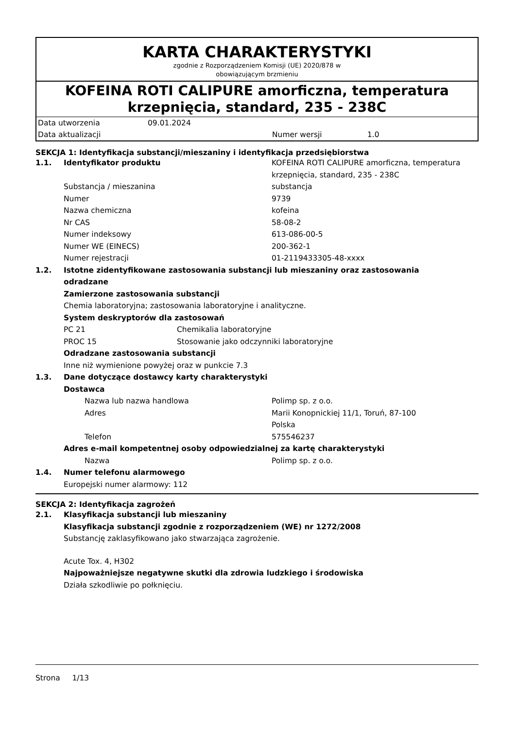KARTA CHARAKTERYSTYKI
zgodnie z Rozporządzeniem Komisji (UE) 2020/878 w
obowiązującym brzmieniu
KOFEINA ROTI CALIPURE amorficzna, temperatura krzepnięcia, standard, 235 - 238C
Data utworzenia 09.01.2024
Data aktualizacji Numer wersji 1.0
SEKCJA 1: Identyfikacja substancji/mieszaniny i identyfikacja przedsiębiorstwa
1.1. Identyfikator produktu KOFEINA ROTI CALIPURE amorficzna, temperatura krzepnięcia, standard, 235 - 238C
Substancja / mieszanina substancja
Numer 9739
Nazwa chemiczna kofeina
Nr CAS 58-08-2
Numer indeksowy 613-086-00-5
Numer WE (EINECS) 200-362-1
Numer rejestracji 01-2119433305-48-xxxx
1.2. Istotne zidentyfikowane zastosowania substancji lub mieszaniny oraz zastosowania odradzane
Zamierzone zastosowania substancji
Chemia laboratoryjna; zastosowania laboratoryjne i analityczne.
System deskryptorów dla zastosowań
PC 21 Chemikalia laboratoryjne
PROC 15 Stosowanie jako odczynniki laboratoryjne
Odradzane zastosowania substancji
Inne niż wymienione powyżej oraz w punkcie 7.3
1.3. Dane dotyczące dostawcy karty charakterystyki
Dostawca
Nazwa lub nazwa handlowa Polimp sp. z o.o.
Adres Marii Konopnickiej 11/1, Toruń, 87-100
Polska
Telefon 575546237
Adres e-mail kompetentnej osoby odpowiedzialnej za kartę charakterystyki
Nazwa Polimp sp. z o.o.
1.4. Numer telefonu alarmowego
Europejski numer alarmowy: 112
SEKCJA 2: Identyfikacja zagrożeń
2.1. Klasyfikacja substancji lub mieszaniny
Klasyfikacja substancji zgodnie z rozporządzeniem (WE) nr 1272/2008
Substancję zaklasyfikowano jako stwarzająca zagrożenie.
Acute Tox. 4, H302
Najpoważniejsze negatywne skutki dla zdrowia ludzkiego i środowiska
Działa szkodliwie po połknięciu.
Strona 1/13